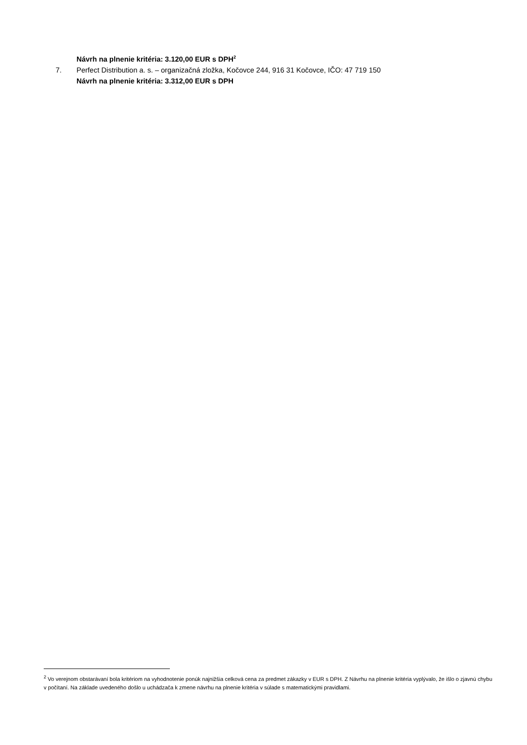Návrh na plnenie kritéria: 3.120,00 EUR s DPH<sup>2</sup>
7. Perfect Distribution a. s. – organizačná zložka, Kočovce 244, 916 31 Kočovce, IČO: 47 719 150
Návrh na plnenie kritéria: 3.312,00 EUR s DPH
<sup>2</sup> Vo verejnom obstarávaní bola kritériom na vyhodnotenie ponúk najnižšia celková cena za predmet zákazky v EUR s DPH. Z Návrhu na plnenie kritéria vyplývalo, že išlo o zjavnú chybu v počítaní. Na základe uvedeného došlo u uchádzača k zmene návrhu na plnenie kritéria v súlade s matematickými pravidlami.